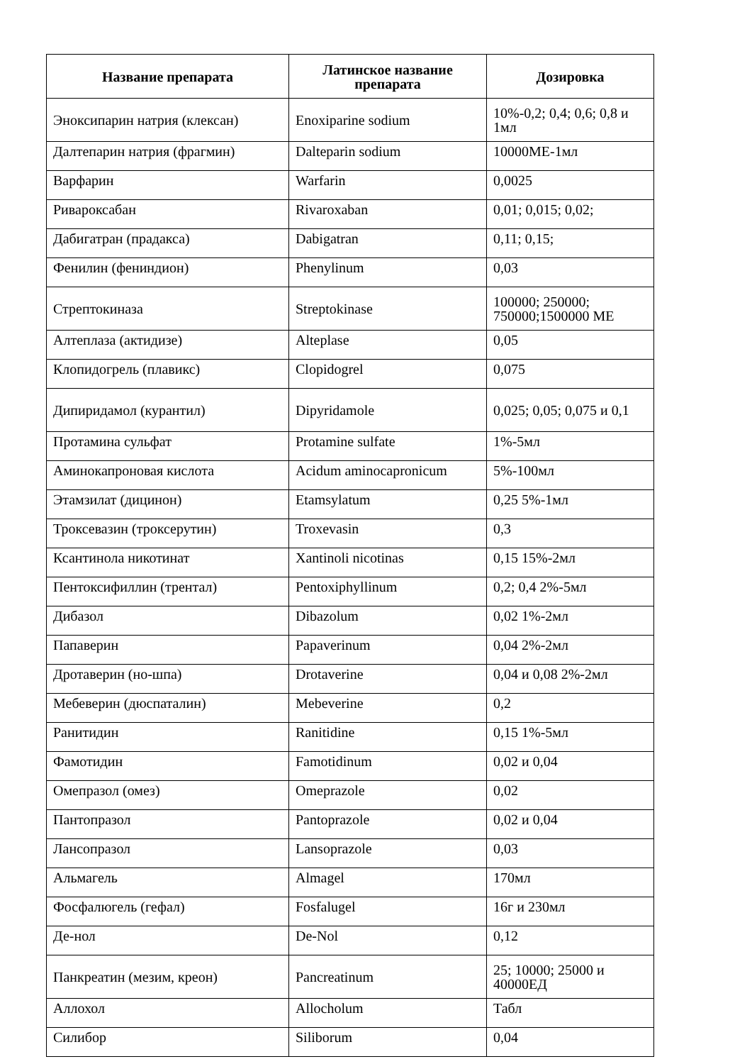| Название препарата | Латинское название препарата | Дозировка |
| --- | --- | --- |
| Эноксипарин натрия (клексан) | Enoxiparine sodium | 10%-0,2; 0,4; 0,6; 0,8 и 1мл |
| Далтепарин натрия (фрагмин) | Dalteparin sodium | 10000МЕ-1мл |
| Варфарин | Warfarin | 0,0025 |
| Ривароксабан | Rivaroxaban | 0,01; 0,015; 0,02; |
| Дабигатран (прадакса) | Dabigatran | 0,11; 0,15; |
| Фенилин (фениндион) | Phenylinum | 0,03 |
| Стрептокиназа | Streptokinase | 100000; 250000; 750000;1500000 МЕ |
| Алтеплаза (актидизе) | Alteplase | 0,05 |
| Клопидогрель (плавикс) | Clopidogrel | 0,075 |
| Дипиридамол (курантил) | Dipyridamole | 0,025; 0,05; 0,075 и 0,1 |
| Протамина сульфат | Protamine sulfate | 1%-5мл |
| Аминокапроновая кислота | Acidum aminocapronicum | 5%-100мл |
| Этамзилат (дицинон) | Etamsylatum | 0,25 5%-1мл |
| Троксевазин (троксерутин) | Troxevasin | 0,3 |
| Ксантинола никотинат | Xantinoli nicotinas | 0,15 15%-2мл |
| Пентоксифиллин (трентал) | Pentoxiphyllinum | 0,2; 0,4 2%-5мл |
| Дибазол | Dibazolum | 0,02 1%-2мл |
| Папаверин | Papaverinum | 0,04 2%-2мл |
| Дротаверин (но-шпа) | Drotaverine | 0,04 и 0,08 2%-2мл |
| Мебеверин (дюспаталин) | Mebeverine | 0,2 |
| Ранитидин | Ranitidine | 0,15 1%-5мл |
| Фамотидин | Famotidinum | 0,02 и 0,04 |
| Омепразол (омез) | Omeprazole | 0,02 |
| Пантопразол | Pantoprazole | 0,02 и 0,04 |
| Лансопразол | Lansoprazole | 0,03 |
| Альмагель | Almagel | 170мл |
| Фосфалюгель (гефал) | Fosfalugel | 16г и 230мл |
| Де-нол | De-Nol | 0,12 |
| Панкреатин (мезим, креон) | Pancreatinum | 25; 10000; 25000 и 40000ЕД |
| Аллохол | Allocholum | Табл |
| Силибор | Siliborum | 0,04 |